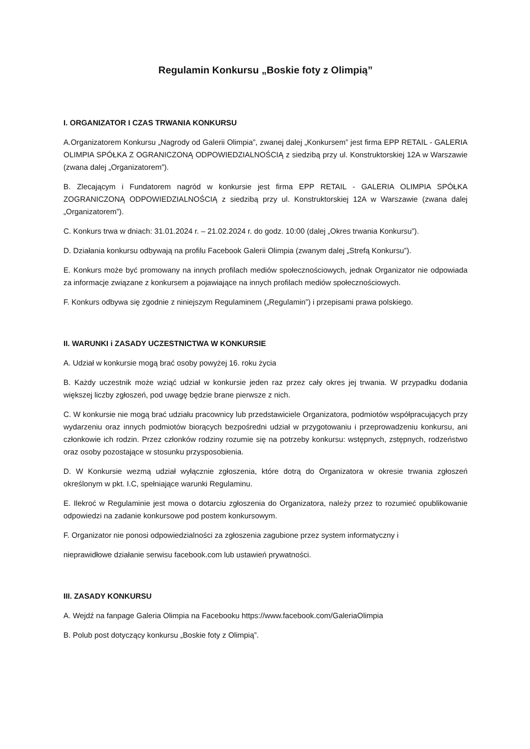Regulamin Konkursu „Boskie foty z Olimpią”
I. ORGANIZATOR I CZAS TRWANIA KONKURSU
A.Organizatorem Konkursu „Nagrody od Galerii Olimpia”, zwanej dalej „Konkursem” jest firma EPP RETAIL - GALERIA OLIMPIA SPÓŁKA Z OGRANICZONĄ ODPOWIEDZIALNOŚCIĄ z siedzibą przy ul. Konstruktorskiej 12A w Warszawie (zwana dalej „Organizatorem”).
B. Zlecającym i Fundatorem nagród w konkursie jest firma EPP RETAIL - GALERIA OLIMPIA SPÓŁKA ZOGRANICZONĄ ODPOWIEDZIALNOŚCIĄ z siedzibą przy ul. Konstruktorskiej 12A w Warszawie (zwana dalej „Organizatorem”).
C. Konkurs trwa w dniach: 31.01.2024 r. – 21.02.2024 r. do godz. 10:00 (dalej „Okres trwania Konkursu”).
D. Działania konkursu odbywają na profilu Facebook Galerii Olimpia (zwanym dalej „Strefą Konkursu”).
E. Konkurs może być promowany na innych profilach mediów społecznościowych, jednak Organizator nie odpowiada za informacje związane z konkursem a pojawiające na innych profilach mediów społecznościowych.
F. Konkurs odbywa się zgodnie z niniejszym Regulaminem („Regulamin”) i przepisami prawa polskiego.
II. WARUNKI i ZASADY UCZESTNICTWA W KONKURSIE
A. Udział w konkursie mogą brać osoby powyżej 16. roku życia
B. Każdy uczestnik może wziąć udział w konkursie jeden raz przez cały okres jej trwania. W przypadku dodania większej liczby zgłoszeń, pod uwagę będzie brane pierwsze z nich.
C. W konkursie nie mogą brać udziału pracownicy lub przedstawiciele Organizatora, podmiotów współpracujących przy wydarzeniu oraz innych podmiotów biorących bezpośredni udział w przygotowaniu i przeprowadzeniu konkursu, ani członkowie ich rodzin. Przez członków rodziny rozumie się na potrzeby konkursu: wstępnych, zstępnych, rodzeństwo oraz osoby pozostające w stosunku przysposobienia.
D. W Konkursie wezmą udział wyłącznie zgłoszenia, które dotrą do Organizatora w okresie trwania zgłoszeń określonym w pkt. I.C, spełniające warunki Regulaminu.
E. Ilekroć w Regulaminie jest mowa o dotarciu zgłoszenia do Organizatora, należy przez to rozumieć opublikowanie odpowiedzi na zadanie konkursowe pod postem konkursowym.
F. Organizator nie ponosi odpowiedzialności za zgłoszenia zagubione przez system informatyczny i
nieprawidłowe działanie serwisu facebook.com lub ustawień prywatności.
III. ZASADY KONKURSU
A. Wejdź na fanpage Galeria Olimpia na Facebooku https://www.facebook.com/GaleriaOlimpia
B. Polub post dotyczący konkursu „Boskie foty z Olimpią”.